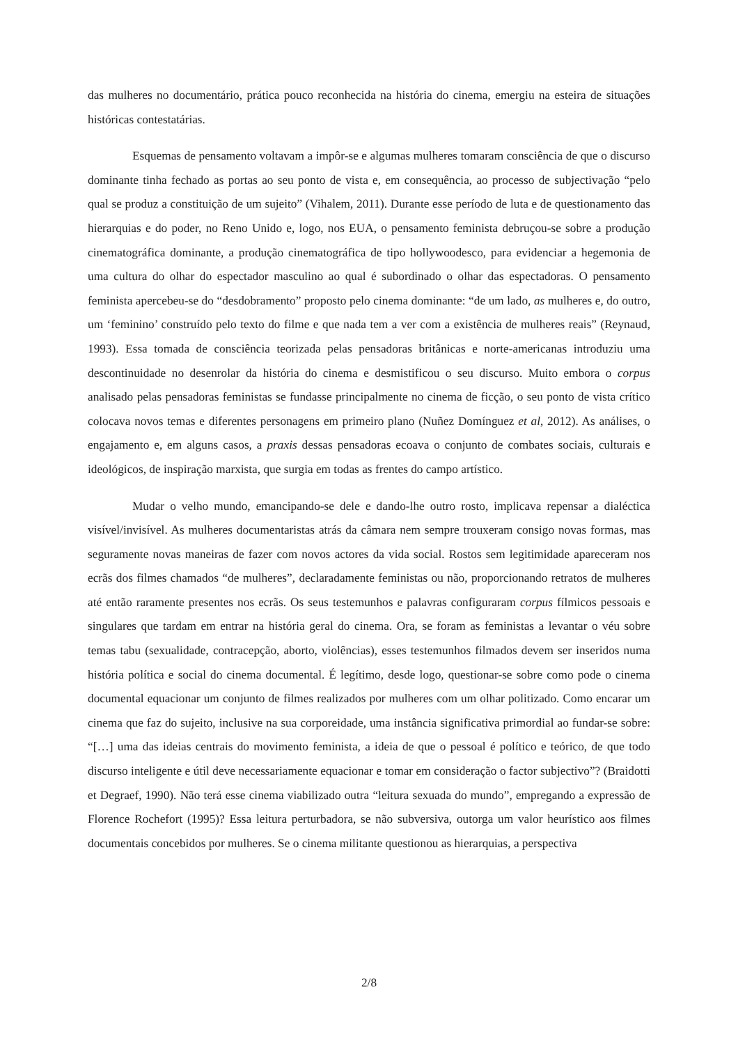das mulheres no documentário, prática pouco reconhecida na história do cinema, emergiu na esteira de situações históricas contestatárias.
Esquemas de pensamento voltavam a impôr-se e algumas mulheres tomaram consciência de que o discurso dominante tinha fechado as portas ao seu ponto de vista e, em consequência, ao processo de subjectivação “pelo qual se produz a constituição de um sujeito” (Vihalem, 2011). Durante esse período de luta e de questionamento das hierarquias e do poder, no Reno Unido e, logo, nos EUA, o pensamento feminista debruçou-se sobre a produção cinematográfica dominante, a produção cinematográfica de tipo hollywoodesco, para evidenciar a hegemonia de uma cultura do olhar do espectador masculino ao qual é subordinado o olhar das espectadoras. O pensamento feminista apercebeu-se do “desdobramento” proposto pelo cinema dominante: “de um lado, as mulheres e, do outro, um ‘feminino’ construído pelo texto do filme e que nada tem a ver com a existência de mulheres reais” (Reynaud, 1993). Essa tomada de consciência teorizada pelas pensadoras britânicas e norte-americanas introduziu uma descontinuidade no desenrolar da história do cinema e desmistificou o seu discurso. Muito embora o corpus analisado pelas pensadoras feministas se fundasse principalmente no cinema de ficção, o seu ponto de vista crítico colocava novos temas e diferentes personagens em primeiro plano (Nuñez Domínguez et al, 2012). As análises, o engajamento e, em alguns casos, a praxis dessas pensadoras ecoava o conjunto de combates sociais, culturais e ideológicos, de inspiração marxista, que surgia em todas as frentes do campo artístico.
Mudar o velho mundo, emancipando-se dele e dando-lhe outro rosto, implicava repensar a dialéctica visível/invisível. As mulheres documentaristas atrás da câmara nem sempre trouxeram consigo novas formas, mas seguramente novas maneiras de fazer com novos actores da vida social. Rostos sem legitimidade apareceram nos ecrãs dos filmes chamados “de mulheres”, declaradamente feministas ou não, proporcionando retratos de mulheres até então raramente presentes nos ecrãs. Os seus testemunhos e palavras configuraram corpus fílmicos pessoais e singulares que tardam em entrar na história geral do cinema. Ora, se foram as feministas a levantar o véu sobre temas tabu (sexualidade, contracepção, aborto, violências), esses testemunhos filmados devem ser inseridos numa história política e social do cinema documental. É legítimo, desde logo, questionar-se sobre como pode o cinema documental equacionar um conjunto de filmes realizados por mulheres com um olhar politizado. Como encarar um cinema que faz do sujeito, inclusive na sua corporeidade, uma instância significativa primordial ao fundar-se sobre: “[…] uma das ideias centrais do movimento feminista, a ideia de que o pessoal é político e teórico, de que todo discurso inteligente e útil deve necessariamente equacionar e tomar em consideração o factor subjectivo”? (Braidotti et Degraef, 1990). Não terá esse cinema viabilizado outra “leitura sexuada do mundo”, empregando a expressão de Florence Rochefort (1995)? Essa leitura perturbadora, se não subversiva, outorga um valor heurístico aos filmes documentais concebidos por mulheres. Se o cinema militante questionou as hierarquias, a perspectiva
2/8